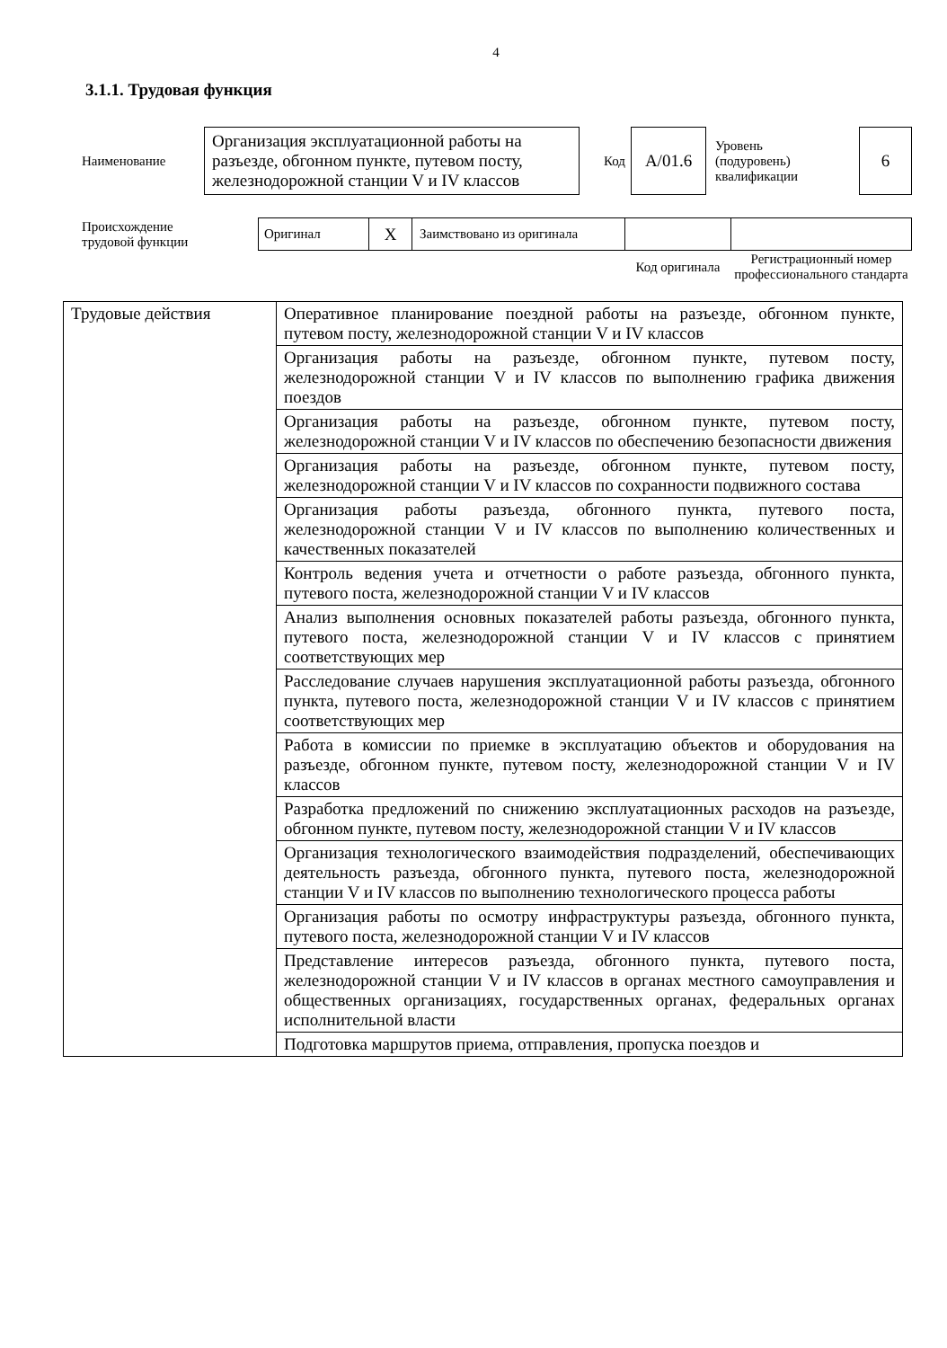4
3.1.1. Трудовая функция
| Наименование | Организация эксплуатационной работы на разъезде, обгонном пункте, путевом посту, железнодорожной станции V и IV классов | Код | А/01.6 | Уровень (подуровень) квалификации | 6 |
| Происхождение трудовой функции | Оригинал | X | Заимствовано из оригинала | | |
| | | | | Код оригинала | Регистрационный номер профессионального стандарта |
| Трудовые действия | Оперативное планирование поездной работы на разъезде, обгонном пункте, путевом посту, железнодорожной станции V и IV классов |
| | Организация работы на разъезде, обгонном пункте, путевом посту, железнодорожной станции V и IV классов по выполнению графика движения поездов |
| | Организация работы на разъезде, обгонном пункте, путевом посту, железнодорожной станции V и IV классов по обеспечению безопасности движения |
| | Организация работы на разъезде, обгонном пункте, путевом посту, железнодорожной станции V и IV классов по сохранности подвижного состава |
| | Организация работы разъезда, обгонного пункта, путевого поста, железнодорожной станции V и IV классов по выполнению количественных и качественных показателей |
| | Контроль ведения учета и отчетности о работе разъезда, обгонного пункта, путевого поста, железнодорожной станции V и IV классов |
| | Анализ выполнения основных показателей работы разъезда, обгонного пункта, путевого поста, железнодорожной станции V и IV классов с принятием соответствующих мер |
| | Расследование случаев нарушения эксплуатационной работы разъезда, обгонного пункта, путевого поста, железнодорожной станции V и IV классов с принятием соответствующих мер |
| | Работа в комиссии по приемке в эксплуатацию объектов и оборудования на разъезде, обгонном пункте, путевом посту, железнодорожной станции V и IV классов |
| | Разработка предложений по снижению эксплуатационных расходов на разъезде, обгонном пункте, путевом посту, железнодорожной станции V и IV классов |
| | Организация технологического взаимодействия подразделений, обеспечивающих деятельность разъезда, обгонного пункта, путевого поста, железнодорожной станции V и IV классов по выполнению технологического процесса работы |
| | Организация работы по осмотру инфраструктуры разъезда, обгонного пункта, путевого поста, железнодорожной станции V и IV классов |
| | Представление интересов разъезда, обгонного пункта, путевого поста, железнодорожной станции V и IV классов в органах местного самоуправления и общественных организациях, государственных органах, федеральных органах исполнительной власти |
| | Подготовка маршрутов приема, отправления, пропуска поездов и |